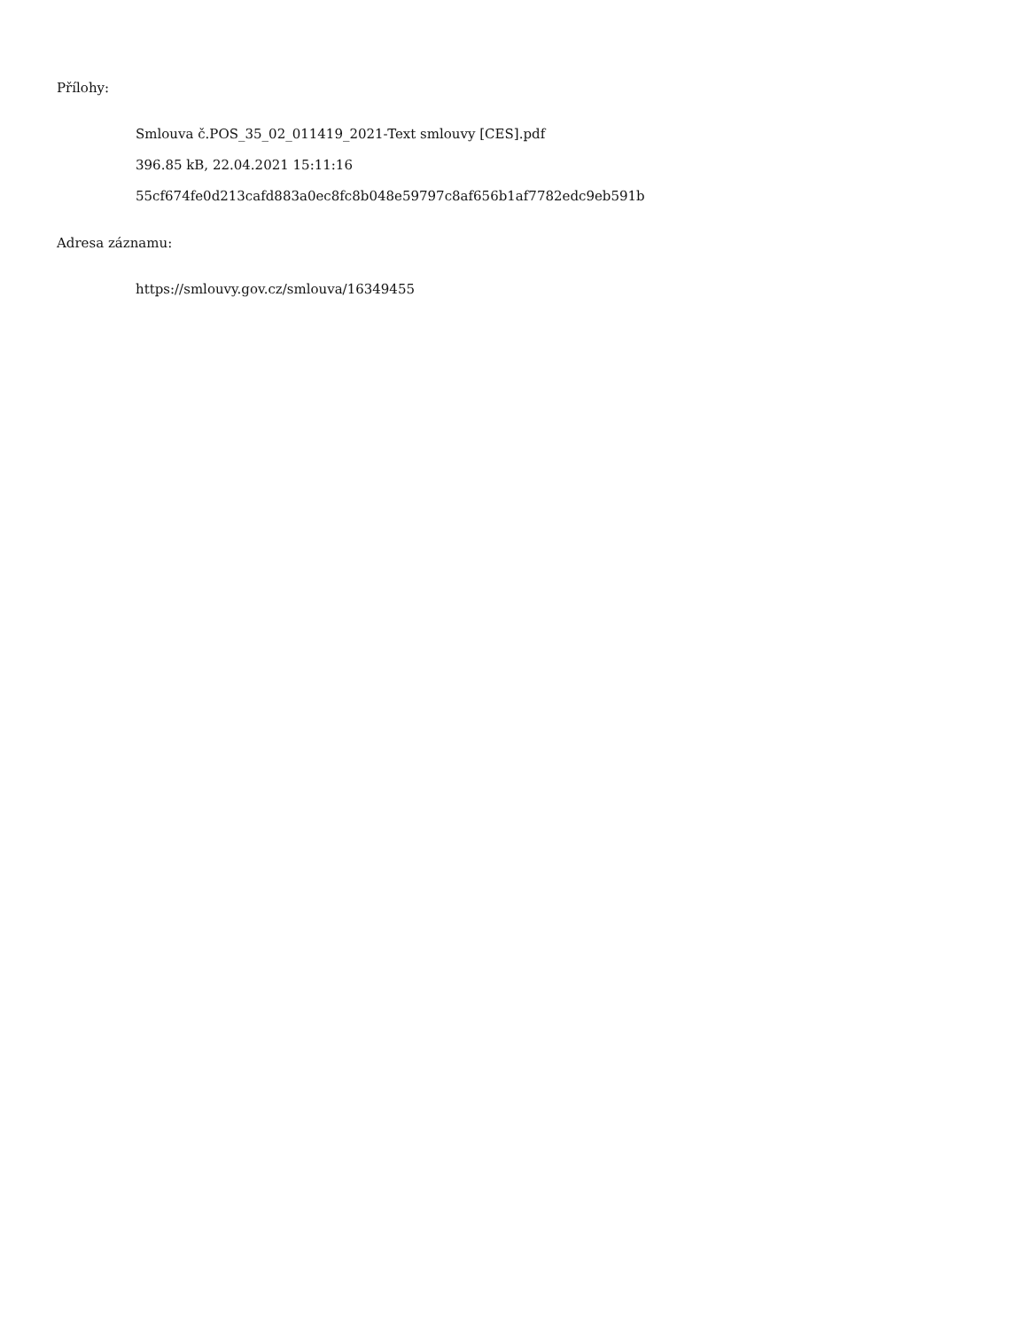Přílohy:
Smlouva č.POS_35_02_011419_2021-Text smlouvy [CES].pdf
396.85 kB, 22.04.2021 15:11:16
55cf674fe0d213cafd883a0ec8fc8b048e59797c8af656b1af7782edc9eb591b
Adresa záznamu:
https://smlouvy.gov.cz/smlouva/16349455